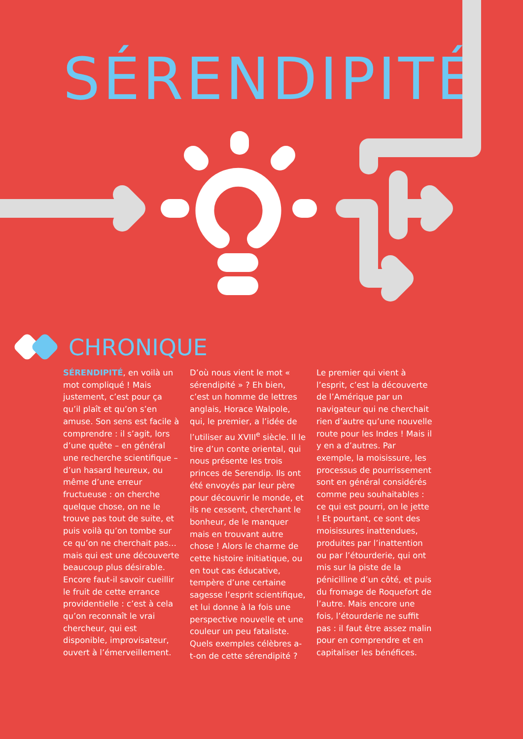SÉRENDIPITÉ
CHRONIQUE
SÉRENDIPITÉ, en voilà un mot compliqué ! Mais justement, c’est pour ça qu’il plaît et qu’on s’en amuse. Son sens est facile à comprendre : il s’agit, lors d’une quête – en général une recherche scientifique – d’un hasard heureux, ou même d’une erreur fructueuse : on cherche quelque chose, on ne le trouve pas tout de suite, et puis voilà qu’on tombe sur ce qu’on ne cherchait pas… mais qui est une découverte beaucoup plus désirable. Encore faut-il savoir cueillir le fruit de cette errance providentielle : c’est à cela qu’on reconnaît le vrai chercheur, qui est disponible, improvisateur, ouvert à l’émerveillement.
D’où nous vient le mot « sérendipité » ? Eh bien, c’est un homme de lettres anglais, Horace Walpole, qui, le premier, a l’idée de l’utiliser au XVIII<sup>e</sup> siècle. Il le tire d’un conte oriental, qui nous présente les trois princes de Serendip. Ils ont été envoyés par leur père pour découvrir le monde, et ils ne cessent, cherchant le bonheur, de le manquer mais en trouvant autre chose ! Alors le charme de cette histoire initiatique, ou en tout cas éducative, tempère d’une certaine sagesse l’esprit scientifique, et lui donne à la fois une perspective nouvelle et une couleur un peu fataliste. Quels exemples célèbres a-t-on de cette sérendipité ?
Le premier qui vient à l’esprit, c’est la découverte de l’Amérique par un navigateur qui ne cherchait rien d’autre qu’une nouvelle route pour les Indes ! Mais il y en a d’autres. Par exemple, la moisissure, les processus de pourrissement sont en général considérés comme peu souhaitables : ce qui est pourri, on le jette ! Et pourtant, ce sont des moisissures inattendues, produites par l’inattention ou par l’étourderie, qui ont mis sur la piste de la pénicilline d’un côté, et puis du fromage de Roquefort de l’autre. Mais encore une fois, l’étourderie ne suffit pas : il faut être assez malin pour en comprendre et en capitaliser les bénéfices.